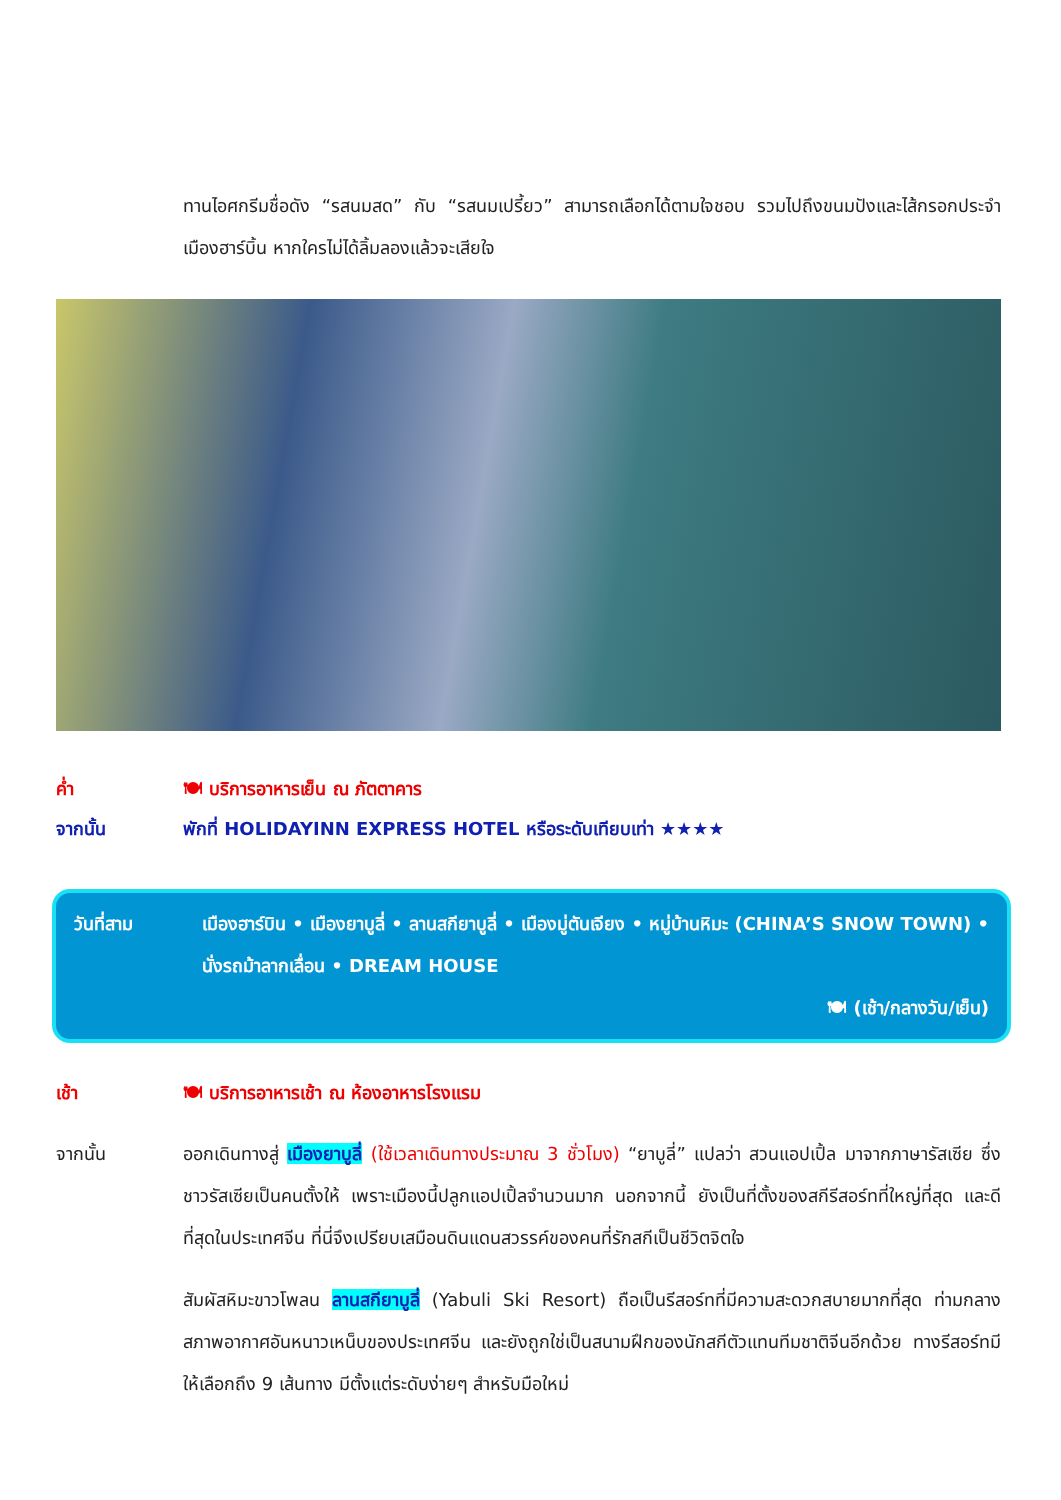ทานไอศกรีมชื่อดัง “รสนมสด” กับ “รสนมเปรี้ยว” สามารถเลือกได้ตามใจชอบ รวมไปถึงขนมปังและไส้กรอกประจำเมืองฮาร์บิ้น หากใครไม่ได้ลิ้มลองแล้วจะเสียใจ
ค่ำ 🍽 บริการอาหารเย็น ณ ภัตตาคาร
จากนั้น พักที่ HOLIDAYINN EXPRESS HOTEL หรือระดับเทียบเท่า ★★★★
วันที่สาม
เมืองฮาร์บิน • เมืองยาบูลี่ • ลานสกียาบูลี่ • เมืองมู่ตันเจียง • หมู่บ้านหิมะ (CHINA’S SNOW TOWN) • นั่งรถม้าลากเลื่อน • DREAM HOUSE
🍽 (เช้า/กลางวัน/เย็น)
เช้า 🍽 บริการอาหารเช้า ณ ห้องอาหารโรงแรม
จากนั้น ออกเดินทางสู่ เมืองยาบูลี่ (ใช้เวลาเดินทางประมาณ 3 ชั่วโมง) “ยาบูลี่” แปลว่า สวนแอปเปิ้ล มาจากภาษารัสเซีย ซึ่งชาวรัสเซียเป็นคนตั้งให้ เพราะเมืองนี้ปลูกแอปเปิ้ลจำนวนมาก นอกจากนี้ ยังเป็นที่ตั้งของสกีรีสอร์ทที่ใหญ่ที่สุด และดีที่สุดในประเทศจีน ที่นี่จึงเปรียบเสมือนดินแดนสวรรค์ของคนที่รักสกีเป็นชีวิตจิตใจ
สัมผัสหิมะขาวโพลน ลานสกียาบูลี่ (Yabuli Ski Resort) ถือเป็นรีสอร์ทที่มีความสะดวกสบายมากที่สุด ท่ามกลางสภาพอากาศอันหนาวเหน็บของประเทศจีน และยังถูกใช่เป็นสนามฝึกของนักสกีตัวแทนทีมชาติจีนอีกด้วย ทางรีสอร์ทมีให้เลือกถึง 9 เส้นทาง มีตั้งแต่ระดับง่ายๆ สำหรับมือใหม่